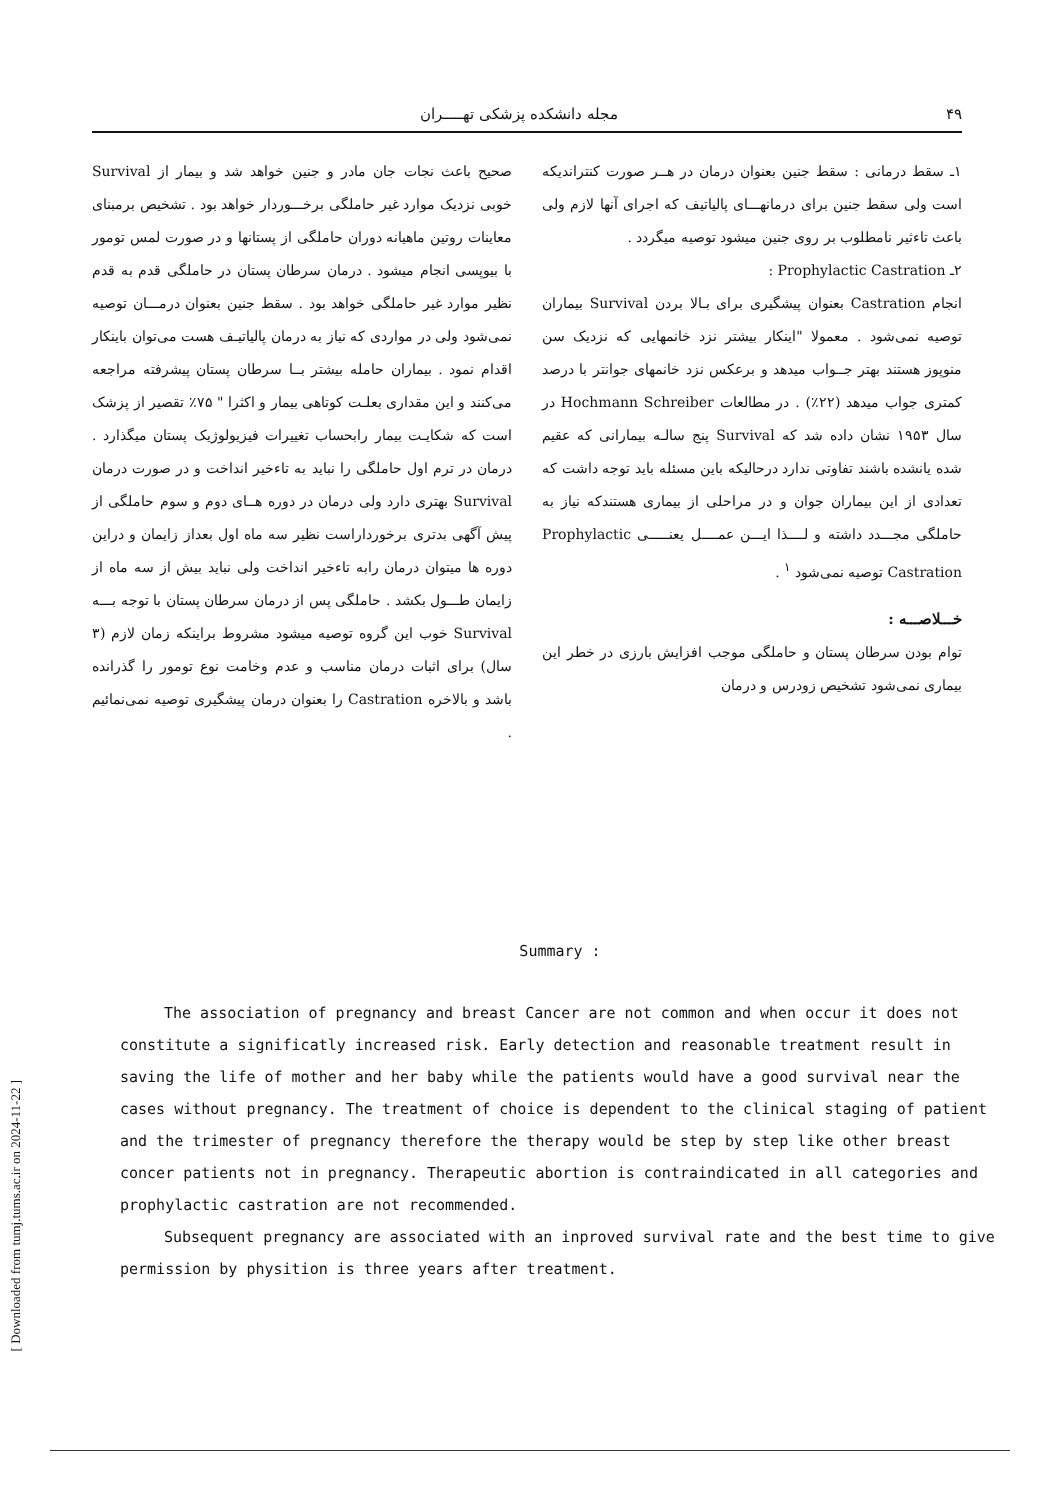[ Downloaded from tumj.tums.ac.ir on 2024-11-22 ]
۴۹ مجله دانشکده پزشکی تهـــــران
۱ـ سقط درمانی : سقط جنین بعنوان درمان در هــر صورت کنترانديکه است ولی سقط جنین برای درمانهـــای پالیاتیف که اجرای آنها لازم ولی باعث تاءثیر نامطلوب بر روی جنین میشود توصیه میگردد .
۲ـ Prophylactic Castration :
انجام Castration بعنوان پیشگیری برای بـالا بردن Survival بیماران توصیه نمی‌شود . معمولا "اینکار بیشتر نزد خانمهایی که نزدیک سن منوپوز هستند بهتر جــواب میدهد و برعکس نزد خانمهای جوانتر با درصد کمتری جواب میدهد (۲۲٪) . در مطالعات Hochmann Schreiber در سال ۱۹۵۳ نشان داده شد که Survival پنج سالـه بیمارانی که عقیم شده یانشده باشند تفاوتی ندارد درحالیکه باین مسئله باید توجه داشت که تعدادی از این بیماران جوان و در مراحلی از بیماری هستندکه نیاز به حاملگی مجـــدد داشته و لــــذا ایـــن عمــــل یعنـــــی Prophylactic Castration توصیه نمی‌شود <sup>۱</sup> .
خـــلاصـــه :
توام بودن سرطان پستان و حاملگی موجب افزایش بارزی در خطر این بیماری نمی‌شود تشخیص زودرس و درمان
صحیح باعث نجات جان مادر و جنین خواهد شد و بیمار از Survival خوبی نزدیک موارد غیر حاملگی برخـــوردار خواهد بود . تشخیص برمبنای معاینات روتین ماهیانه دوران حاملگی از پستانها و در صورت لمس تومور با بیوپسی انجام میشود . درمان سرطان پستان در حاملگی قدم به قدم نظیر موارد غیر حاملگی خواهد بود . سقط جنین بعنوان درمـــان توصیه نمی‌شود ولی در مواردی که نیاز به درمان پالیاتیـف هست می‌توان باینکار اقدام نمود . بیماران حامله بیشتر بــا سرطان پستان پیشرفته مراجعه می‌کنند و این مقداری بعلـت کوتاهی بیمار و اکثرا " ۷۵٪ تقصیر از پزشک است که شکایـت بیمار رابحساب تغییرات فیزیولوژیک پستان میگذارد . درمان در ترم اول حاملگی را نباید به تاءخیر انداخت و در صورت درمان Survival بهتری دارد ولی درمان در دوره هــای دوم و سوم حاملگی از پیش آگهی بدتری برخورداراست نظیر سه ماه اول بعداز زایمان و دراین دوره ها میتوان درمان رابه تاءخیر انداخت ولی نباید بیش از سه ماه از زایمان طـــول بکشد . حاملگی پس از درمان سرطان پستان با توجه بـــه Survival خوب این گروه توصیه میشود مشروط براینکه زمان لازم (۳ سال) برای اثبات درمان مناسب و عدم وخامت نوع تومور را گذرانده باشد و بالاخره Castration را بعنوان درمان پیشگیری توصیه نمی‌نمائیم .
Summary :
The association of pregnancy and breast Cancer are not common and when occur it does not constitute a significatly increased risk. Early detection and reasonable treatment result in saving the life of mother and her baby while the patients would have a good survival near the cases without pregnancy. The treatment of choice is dependent to the clinical staging of patient and the trimester of pregnancy therefore the therapy would be step by step like other breast concer patients not in pregnancy. Therapeutic abortion is contraindicated in all categories and prophylactic castration are not recommended.
Subsequent pregnancy are associated with an inproved survival rate and the best time to give permission by physition is three years after treatment.